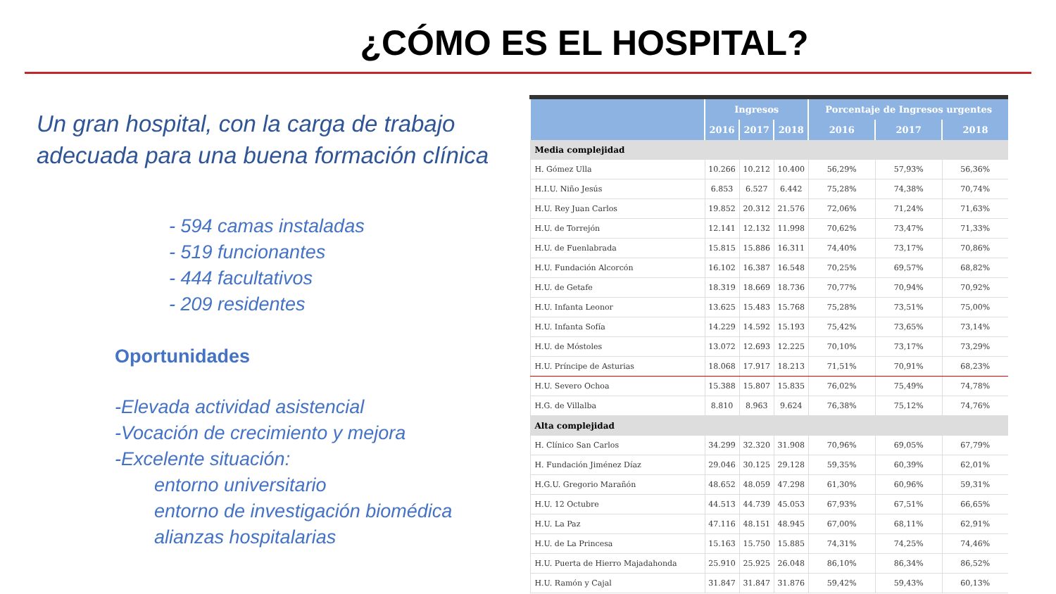¿CÓMO ES EL HOSPITAL?
Un gran hospital, con la carga de trabajo adecuada para una buena formación clínica
- 594 camas instaladas
- 519 funcionantes
- 444 facultativos
- 209 residentes
Oportunidades
-Elevada actividad asistencial
-Vocación de crecimiento y mejora
-Excelente situación:
entorno universitario
entorno de investigación biomédica
alianzas hospitalarias
| | Ingresos | | | Porcentaje de Ingresos urgentes | | |
| --- | --- | --- | --- | --- | --- | --- |
| | 2016 | 2017 | 2018 | 2016 | 2017 | 2018 |
| Media complejidad | | | | | | |
| H. Gómez Ulla | 10.266 | 10.212 | 10.400 | 56,29% | 57,93% | 56,36% |
| H.I.U. Niño Jesús | 6.853 | 6.527 | 6.442 | 75,28% | 74,38% | 70,74% |
| H.U. Rey Juan Carlos | 19.852 | 20.312 | 21.576 | 72,06% | 71,24% | 71,63% |
| H.U. de Torrejón | 12.141 | 12.132 | 11.998 | 70,62% | 73,47% | 71,33% |
| H.U. de Fuenlabrada | 15.815 | 15.886 | 16.311 | 74,40% | 73,17% | 70,86% |
| H.U. Fundación Alcorcón | 16.102 | 16.387 | 16.548 | 70,25% | 69,57% | 68,82% |
| H.U. de Getafe | 18.319 | 18.669 | 18.736 | 70,77% | 70,94% | 70,92% |
| H.U. Infanta Leonor | 13.625 | 15.483 | 15.768 | 75,28% | 73,51% | 75,00% |
| H.U. Infanta Sofía | 14.229 | 14.592 | 15.193 | 75,42% | 73,65% | 73,14% |
| H.U. de Móstoles | 13.072 | 12.693 | 12.225 | 70,10% | 73,17% | 73,29% |
| H.U. Príncipe de Asturias | 18.068 | 17.917 | 18.213 | 71,51% | 70,91% | 68,23% |
| H.U. Severo Ochoa | 15.388 | 15.807 | 15.835 | 76,02% | 75,49% | 74,78% |
| H.G. de Villalba | 8.810 | 8.963 | 9.624 | 76,38% | 75,12% | 74,76% |
| Alta complejidad | | | | | | |
| H. Clínico San Carlos | 34.299 | 32.320 | 31.908 | 70,96% | 69,05% | 67,79% |
| H. Fundación Jiménez Díaz | 29.046 | 30.125 | 29.128 | 59,35% | 60,39% | 62,01% |
| H.G.U. Gregorio Marañón | 48.652 | 48.059 | 47.298 | 61,30% | 60,96% | 59,31% |
| H.U. 12 Octubre | 44.513 | 44.739 | 45.053 | 67,93% | 67,51% | 66,65% |
| H.U. La Paz | 47.116 | 48.151 | 48.945 | 67,00% | 68,11% | 62,91% |
| H.U. de La Princesa | 15.163 | 15.750 | 15.885 | 74,31% | 74,25% | 74,46% |
| H.U. Puerta de Hierro Majadahonda | 25.910 | 25.925 | 26.048 | 86,10% | 86,34% | 86,52% |
| H.U. Ramón y Cajal | 31.847 | 31.847 | 31.876 | 59,42% | 59,43% | 60,13% |